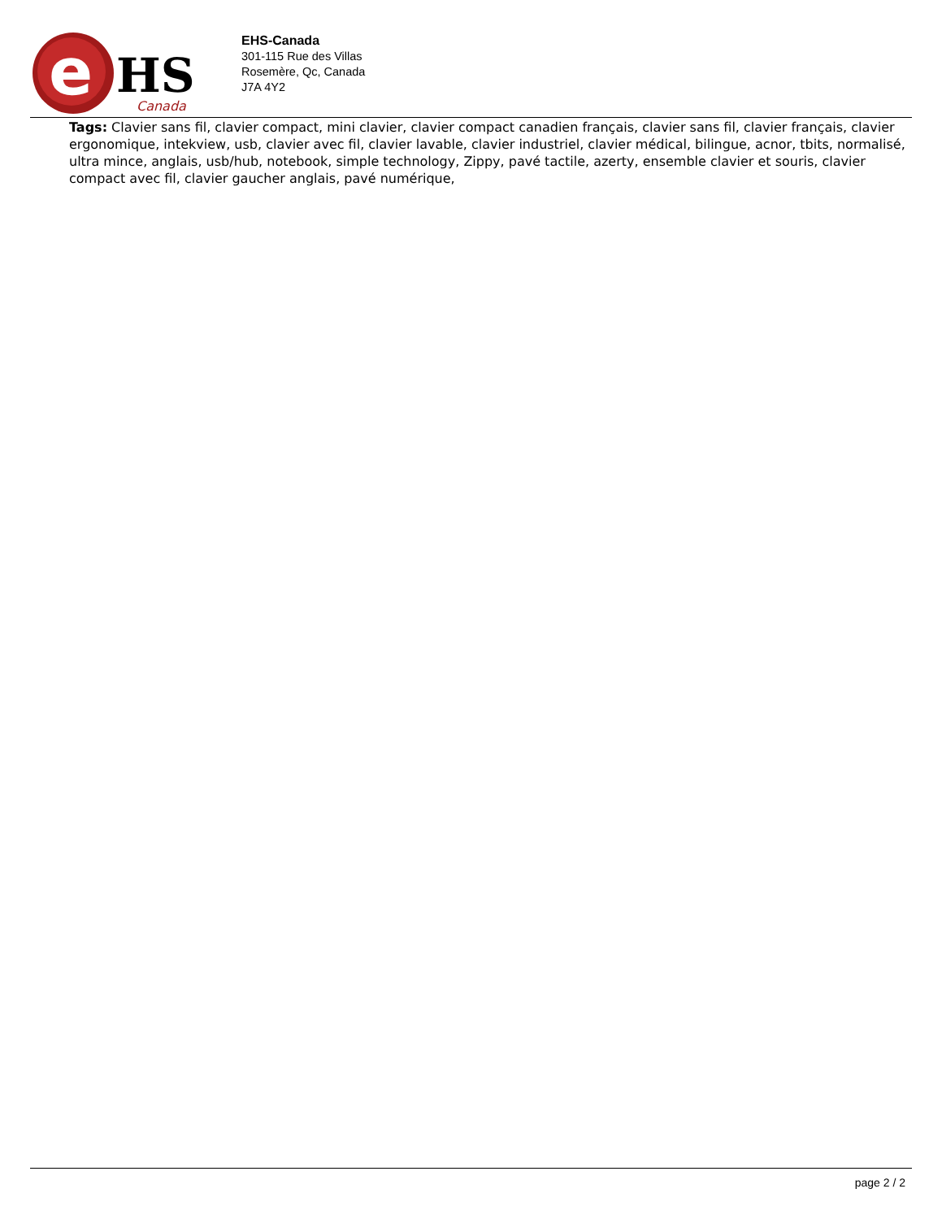e
HS
Canada
EHS-Canada
301-115 Rue des Villas
Rosemère, Qc, Canada
J7A 4Y2
Tags: Clavier sans fil, clavier compact, mini clavier, clavier compact canadien français, clavier sans fil, clavier français, clavier ergonomique, intekview, usb, clavier avec fil, clavier lavable, clavier industriel, clavier médical, bilingue, acnor, tbits, normalisé, ultra mince, anglais, usb/hub, notebook, simple technology, Zippy, pavé tactile, azerty, ensemble clavier et souris, clavier compact avec fil, clavier gaucher anglais, pavé numérique,
page 2 / 2